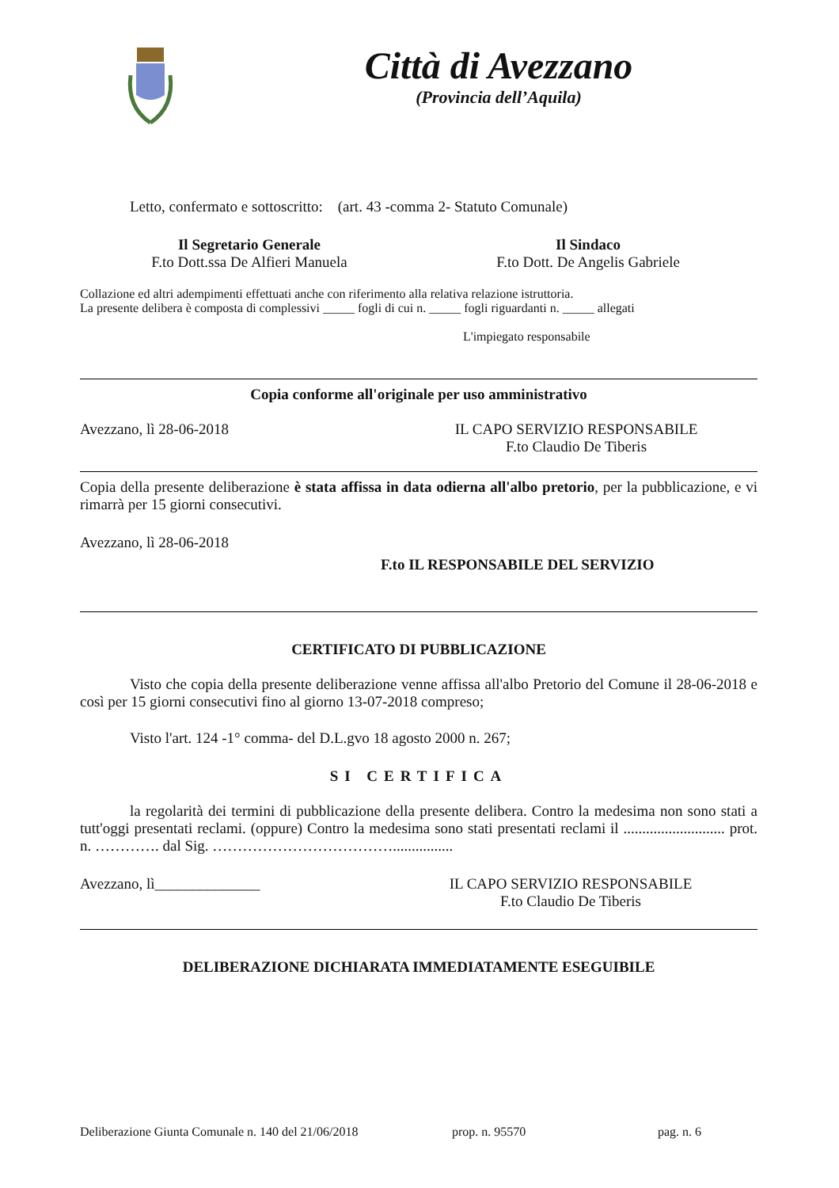Città di Avezzano
(Provincia dell’Aquila)
Letto, confermato e sottoscritto: (art. 43 -comma 2- Statuto Comunale)
Il Segretario Generale
F.to Dott.ssa De Alfieri Manuela
Il Sindaco
F.to Dott. De Angelis Gabriele
Collazione ed altri adempimenti effettuati anche con riferimento alla relativa relazione istruttoria.
La presente delibera è composta di complessivi _____ fogli di cui n. _____ fogli riguardanti n. _____ allegati
L'impiegato responsabile
Copia conforme all'originale per uso amministrativo
Avezzano, lì 28-06-2018 IL CAPO SERVIZIO RESPONSABILE
F.to Claudio De Tiberis
Copia della presente deliberazione è stata affissa in data odierna all'albo pretorio, per la pubblicazione, e vi rimarrà per 15 giorni consecutivi.
Avezzano, lì 28-06-2018
F.to IL RESPONSABILE DEL SERVIZIO
CERTIFICATO DI PUBBLICAZIONE
Visto che copia della presente deliberazione venne affissa all'albo Pretorio del Comune il 28-06-2018 e così per 15 giorni consecutivi fino al giorno 13-07-2018 compreso;
Visto l'art. 124 -1° comma- del D.L.gvo 18 agosto 2000 n. 267;
SI CERTIFICA
la regolarità dei termini di pubblicazione della presente delibera. Contro la medesima non sono stati a tutt'oggi presentati reclami. (oppure) Contro la medesima sono stati presentati reclami il ........................... prot. n. …………. dal Sig. ………………………………................
Avezzano, lì______________ IL CAPO SERVIZIO RESPONSABILE
F.to Claudio De Tiberis
DELIBERAZIONE DICHIARATA IMMEDIATAMENTE ESEGUIBILE
Deliberazione Giunta Comunale n. 140 del 21/06/2018 prop. n. 95570 pag. n. 6